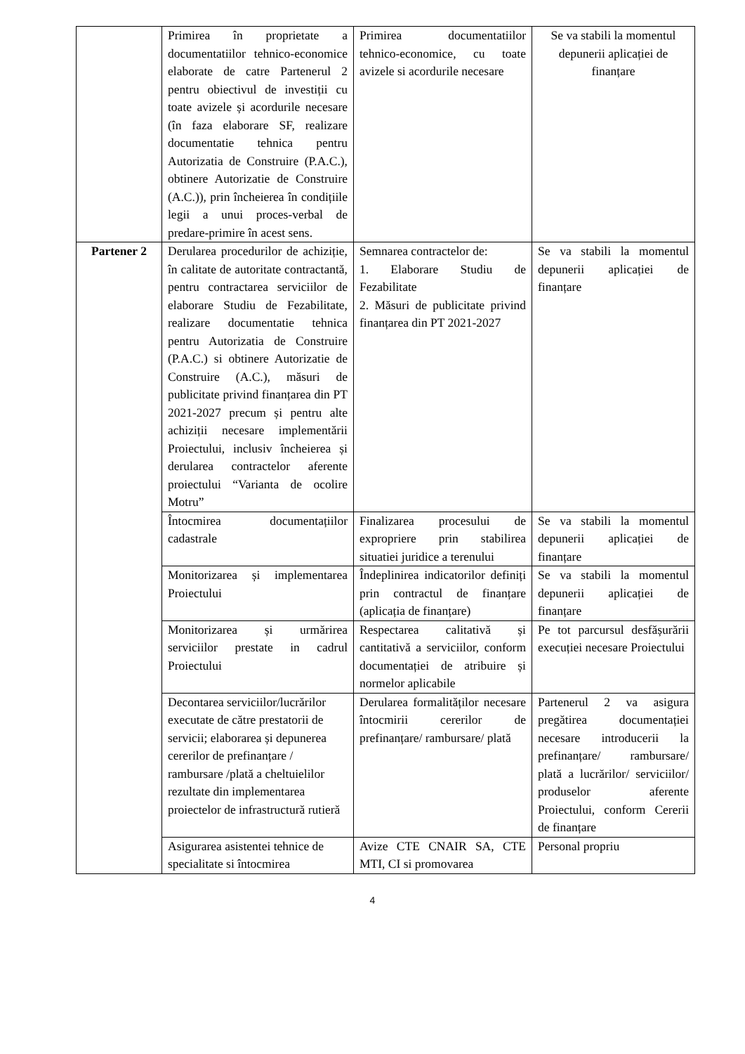| | Primirea în proprietate a documentatiilor tehnico-economice elaborate de catre Partenerul 2 pentru obiectivul de investiții cu toate avizele și acordurile necesare (în faza elaborare SF, realizare documentatie tehnica pentru Autorizatia de Construire (P.A.C.), obtinere Autorizatie de Construire (A.C.)), prin încheierea în condițiile legii a unui proces-verbal de predare-primire în acest sens. | Primirea documentatiilor tehnico-economice, cu toate avizele si acordurile necesare | Se va stabili la momentul depunerii aplicației de finanțare |
| Partener 2 | Derularea procedurilor de achiziție, în calitate de autoritate contractantă, pentru contractarea serviciilor de elaborare Studiu de Fezabilitate, realizare documentatie tehnica pentru Autorizatia de Construire (P.A.C.) si obtinere Autorizatie de Construire (A.C.), măsuri de publicitate privind finanțarea din PT 2021-2027 precum și pentru alte achiziții necesare implementării Proiectului, inclusiv încheierea și derularea contractelor aferente proiectului “Varianta de ocolire Motru” | Semnarea contractelor de: 1. Elaborare Studiu de Fezabilitate 2. Măsuri de publicitate privind finanțarea din PT 2021-2027 | Se va stabili la momentul depunerii aplicației de finanțare |
| | Întocmirea documentațiilor cadastrale | Finalizarea procesului de expropriere prin stabilirea situatiei juridice a terenului | Se va stabili la momentul depunerii aplicației de finanțare |
| | Monitorizarea și implementarea Proiectului | Îndeplinirea indicatorilor definiți prin contractul de finanțare (aplicația de finanțare) | Se va stabili la momentul depunerii aplicației de finanțare |
| | Monitorizarea și urmărirea serviciilor prestate in cadrul Proiectului | Respectarea calitativă și cantitativă a serviciilor, conform documentației de atribuire și normelor aplicabile | Pe tot parcursul desfășurării execuției necesare Proiectului |
| | Decontarea serviciilor/lucrărilor executate de către prestatorii de servicii; elaborarea și depunerea cererilor de prefinanțare / rambursare /plată a cheltuielilor rezultate din implementarea proiectelor de infrastructură rutieră | Derularea formalităților necesare întocmirii cererilor de prefinanțare/ rambursare/ plată | Partenerul 2 va asigura pregătirea documentației necesare introducerii la prefinanțare/ rambursare/ plată a lucrărilor/ serviciilor/ produselor aferente Proiectului, conform Cererii de finanțare |
| | Asigurarea asistentei tehnice de specialitate si întocmirea | Avize CTE CNAIR SA, CTE MTI, CI si promovarea | Personal propriu |
4